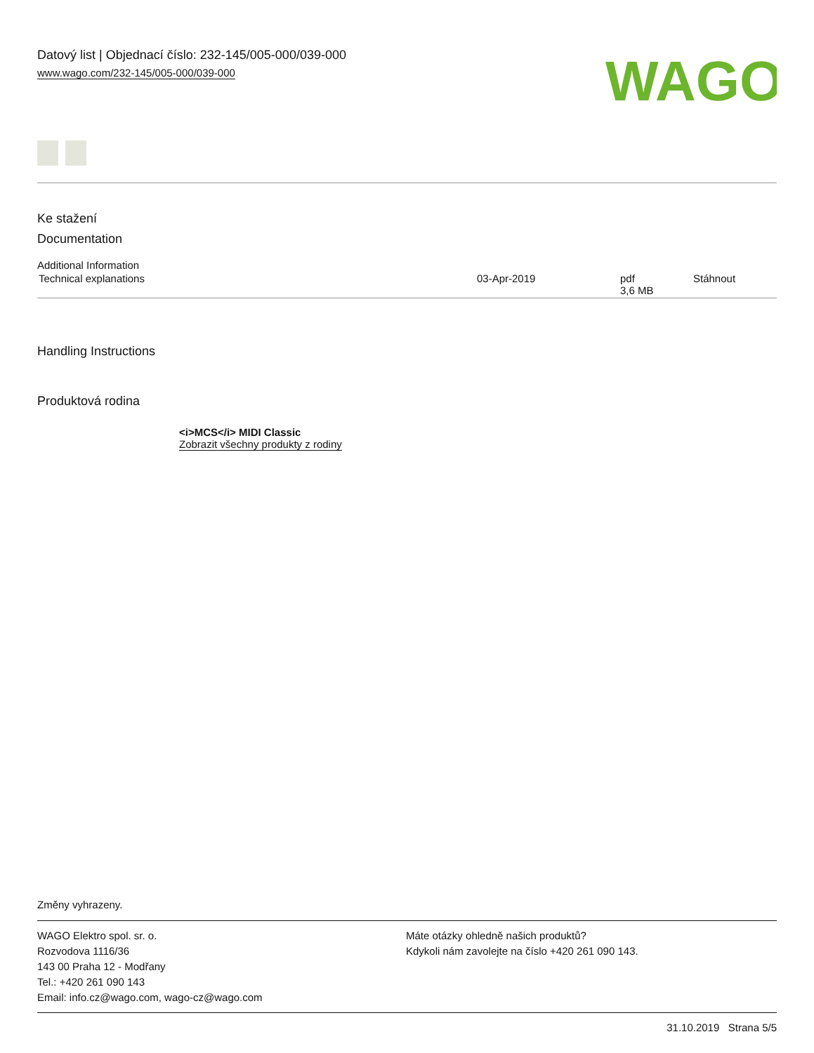Datový list | Objednací číslo: 232-145/005-000/039-000
www.wago.com/232-145/005-000/039-000
WAGO
Ke stažení
Documentation
Additional Information
| Technical explanations | 03-Apr-2019 | pdf 3,6 MB | Stáhnout |
Handling Instructions
Produktová rodina
<i>MCS</i> MIDI Classic
Zobrazit všechny produkty z rodiny
Změny vyhrazeny.
WAGO Elektro spol. sr. o.
Rozvodova 1116/36
143 00 Praha 12 - Modřany
Tel.: +420 261 090 143
Email: info.cz@wago.com, wago-cz@wago.com
Máte otázky ohledně našich produktů?
Kdykoli nám zavolejte na číslo +420 261 090 143.
31.10.2019 Strana 5/5